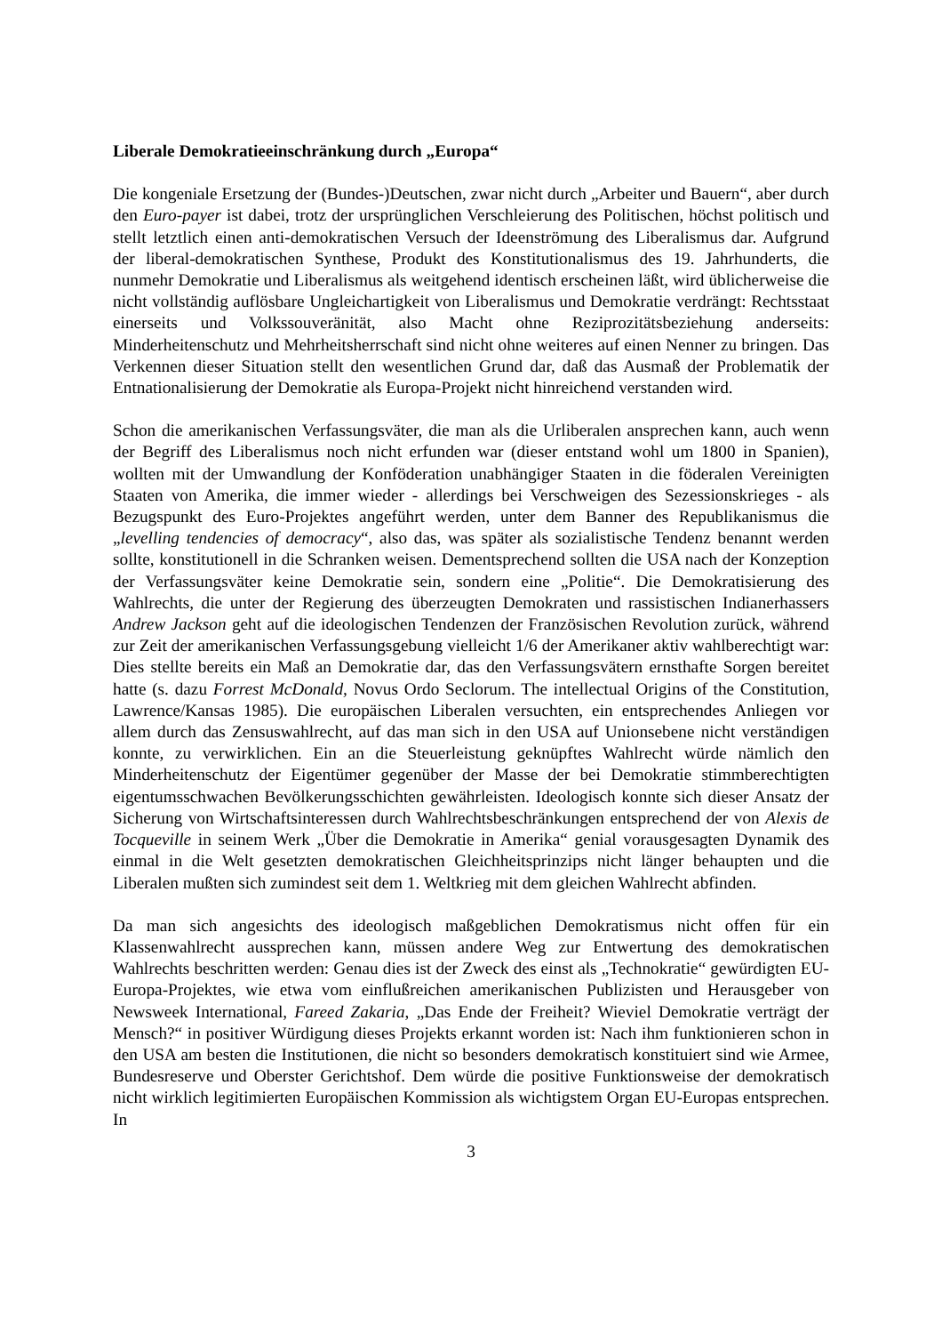Liberale Demokratieeinschränkung durch „Europa“
Die kongeniale Ersetzung der (Bundes-)Deutschen, zwar nicht durch „Arbeiter und Bauern“, aber durch den Euro-payer ist dabei, trotz der ursprünglichen Verschleierung des Politischen, höchst politisch und stellt letztlich einen anti-demokratischen Versuch der Ideenströmung des Liberalismus dar. Aufgrund der liberal-demokratischen Synthese, Produkt des Konstitutionalismus des 19. Jahrhunderts, die nunmehr Demokratie und Liberalismus als weitgehend identisch erscheinen läßt, wird üblicherweise die nicht vollständig auflösbare Ungleichartigkeit von Liberalismus und Demokratie verdrängt: Rechtsstaat einerseits und Volkssouveränität, also Macht ohne Reziprozitätsbeziehung anderseits: Minderheitenschutz und Mehrheitsherrschaft sind nicht ohne weiteres auf einen Nenner zu bringen. Das Verkennen dieser Situation stellt den wesentlichen Grund dar, daß das Ausmaß der Problematik der Entnationalisierung der Demokratie als Europa-Projekt nicht hinreichend verstanden wird.
Schon die amerikanischen Verfassungsväter, die man als die Urliberalen ansprechen kann, auch wenn der Begriff des Liberalismus noch nicht erfunden war (dieser entstand wohl um 1800 in Spanien), wollten mit der Umwandlung der Konföderation unabhängiger Staaten in die föderalen Vereinigten Staaten von Amerika, die immer wieder - allerdings bei Verschweigen des Sezessionskrieges - als Bezugspunkt des Euro-Projektes angeführt werden, unter dem Banner des Republikanismus die „levelling tendencies of democracy“, also das, was später als sozialistische Tendenz benannt werden sollte, konstitutionell in die Schranken weisen. Dementsprechend sollten die USA nach der Konzeption der Verfassungsväter keine Demokratie sein, sondern eine „Politie“. Die Demokratisierung des Wahlrechts, die unter der Regierung des überzeugten Demokraten und rassistischen Indianerhassers Andrew Jackson geht auf die ideologischen Tendenzen der Französischen Revolution zurück, während zur Zeit der amerikanischen Verfassungsgebung vielleicht 1/6 der Amerikaner aktiv wahlberechtigt war: Dies stellte bereits ein Maß an Demokratie dar, das den Verfassungsvätern ernsthafte Sorgen bereitet hatte (s. dazu Forrest McDonald, Novus Ordo Seclorum. The intellectual Origins of the Constitution, Lawrence/Kansas 1985). Die europäischen Liberalen versuchten, ein entsprechendes Anliegen vor allem durch das Zensuswahlrecht, auf das man sich in den USA auf Unionsebene nicht verständigen konnte, zu verwirklichen. Ein an die Steuerleistung geknüpftes Wahlrecht würde nämlich den Minderheitenschutz der Eigentümer gegenüber der Masse der bei Demokratie stimmberechtigten eigentumsschwachen Bevölkerungsschichten gewährleisten. Ideologisch konnte sich dieser Ansatz der Sicherung von Wirtschaftsinteressen durch Wahlrechtsbeschränkungen entsprechend der von Alexis de Tocqueville in seinem Werk „Über die Demokratie in Amerika“ genial vorausgesagten Dynamik des einmal in die Welt gesetzten demokratischen Gleichheitsprinzips nicht länger behaupten und die Liberalen mußten sich zumindest seit dem 1. Weltkrieg mit dem gleichen Wahlrecht abfinden.
Da man sich angesichts des ideologisch maßgeblichen Demokratismus nicht offen für ein Klassenwahlrecht aussprechen kann, müssen andere Weg zur Entwertung des demokratischen Wahlrechts beschritten werden: Genau dies ist der Zweck des einst als „Technokratie“ gewürdigten EU-Europa-Projektes, wie etwa vom einflußreichen amerikanischen Publizisten und Herausgeber von Newsweek International, Fareed Zakaria, „Das Ende der Freiheit? Wieviel Demokratie verträgt der Mensch?“ in positiver Würdigung dieses Projekts erkannt worden ist: Nach ihm funktionieren schon in den USA am besten die Institutionen, die nicht so besonders demokratisch konstituiert sind wie Armee, Bundesreserve und Oberster Gerichtshof. Dem würde die positive Funktionsweise der demokratisch nicht wirklich legitimierten Europäischen Kommission als wichtigstem Organ EU-Europas entsprechen. In
3